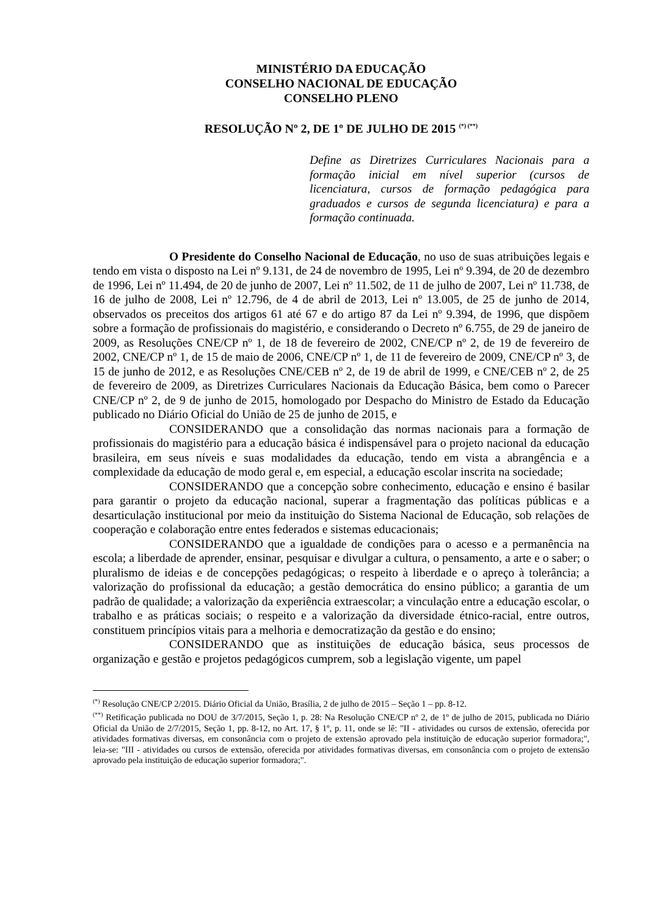MINISTÉRIO DA EDUCAÇÃO
CONSELHO NACIONAL DE EDUCAÇÃO
CONSELHO PLENO
RESOLUÇÃO Nº 2, DE 1º DE JULHO DE 2015 <sup>(*) (**)</sup>
Define as Diretrizes Curriculares Nacionais para a formação inicial em nível superior (cursos de licenciatura, cursos de formação pedagógica para graduados e cursos de segunda licenciatura) e para a formação continuada.
O Presidente do Conselho Nacional de Educação, no uso de suas atribuições legais e tendo em vista o disposto na Lei nº 9.131, de 24 de novembro de 1995, Lei nº 9.394, de 20 de dezembro de 1996, Lei nº 11.494, de 20 de junho de 2007, Lei nº 11.502, de 11 de julho de 2007, Lei nº 11.738, de 16 de julho de 2008, Lei nº 12.796, de 4 de abril de 2013, Lei nº 13.005, de 25 de junho de 2014, observados os preceitos dos artigos 61 até 67 e do artigo 87 da Lei nº 9.394, de 1996, que dispõem sobre a formação de profissionais do magistério, e considerando o Decreto nº 6.755, de 29 de janeiro de 2009, as Resoluções CNE/CP nº 1, de 18 de fevereiro de 2002, CNE/CP nº 2, de 19 de fevereiro de 2002, CNE/CP nº 1, de 15 de maio de 2006, CNE/CP nº 1, de 11 de fevereiro de 2009, CNE/CP nº 3, de 15 de junho de 2012, e as Resoluções CNE/CEB nº 2, de 19 de abril de 1999, e CNE/CEB nº 2, de 25 de fevereiro de 2009, as Diretrizes Curriculares Nacionais da Educação Básica, bem como o Parecer CNE/CP nº 2, de 9 de junho de 2015, homologado por Despacho do Ministro de Estado da Educação publicado no Diário Oficial do União de 25 de junho de 2015, e
CONSIDERANDO que a consolidação das normas nacionais para a formação de profissionais do magistério para a educação básica é indispensável para o projeto nacional da educação brasileira, em seus níveis e suas modalidades da educação, tendo em vista a abrangência e a complexidade da educação de modo geral e, em especial, a educação escolar inscrita na sociedade;
CONSIDERANDO que a concepção sobre conhecimento, educação e ensino é basilar para garantir o projeto da educação nacional, superar a fragmentação das políticas públicas e a desarticulação institucional por meio da instituição do Sistema Nacional de Educação, sob relações de cooperação e colaboração entre entes federados e sistemas educacionais;
CONSIDERANDO que a igualdade de condições para o acesso e a permanência na escola; a liberdade de aprender, ensinar, pesquisar e divulgar a cultura, o pensamento, a arte e o saber; o pluralismo de ideias e de concepções pedagógicas; o respeito à liberdade e o apreço à tolerância; a valorização do profissional da educação; a gestão democrática do ensino público; a garantia de um padrão de qualidade; a valorização da experiência extraescolar; a vinculação entre a educação escolar, o trabalho e as práticas sociais; o respeito e a valorização da diversidade étnico-racial, entre outros, constituem princípios vitais para a melhoria e democratização da gestão e do ensino;
CONSIDERANDO que as instituições de educação básica, seus processos de organização e gestão e projetos pedagógicos cumprem, sob a legislação vigente, um papel
<sup>(*)</sup> Resolução CNE/CP 2/2015. Diário Oficial da União, Brasília, 2 de julho de 2015 – Seção 1 – pp. 8-12.
<sup>(**)</sup> Retificação publicada no DOU de 3/7/2015, Seção 1, p. 28: Na Resolução CNE/CP nº 2, de 1º de julho de 2015, publicada no Diário Oficial da União de 2/7/2015, Seção 1, pp. 8-12, no Art. 17, § 1º, p. 11, onde se lê: "II - atividades ou cursos de extensão, oferecida por atividades formativas diversas, em consonância com o projeto de extensão aprovado pela instituição de educação superior formadora;", leia-se: "III - atividades ou cursos de extensão, oferecida por atividades formativas diversas, em consonância com o projeto de extensão aprovado pela instituição de educação superior formadora;".